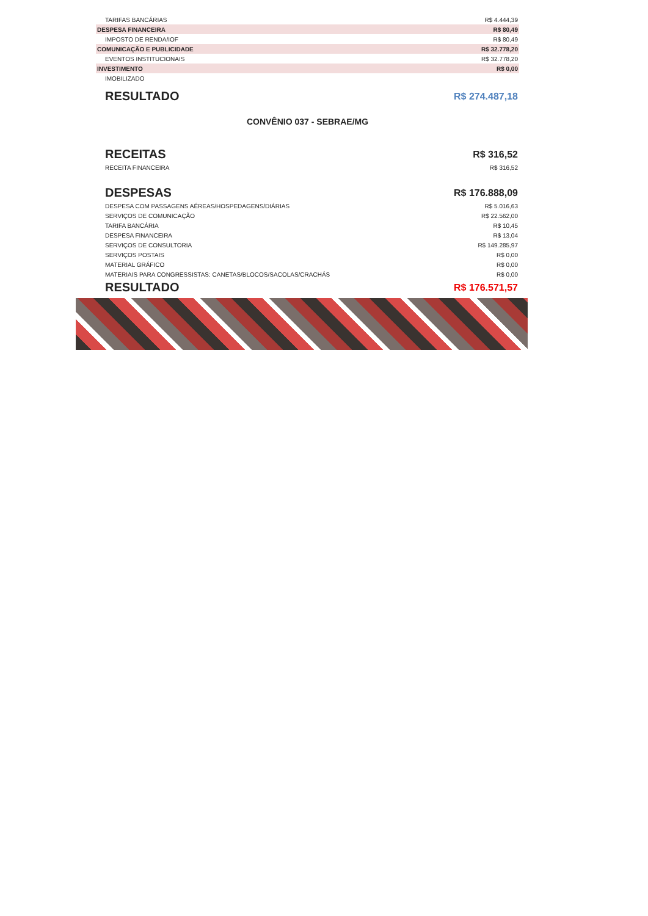| TARIFAS BANCÁRIAS | R$ 4.444,39 |
| DESPESA FINANCEIRA | R$ 80,49 |
| IMPOSTO DE RENDA/IOF | R$ 80,49 |
| COMUNICAÇÃO E PUBLICIDADE | R$ 32.778,20 |
| EVENTOS INSTITUCIONAIS | R$ 32.778,20 |
| INVESTIMENTO | R$ 0,00 |
| IMOBILIZADO | |
| RESULTADO | R$ 274.487,18 |
CONVÊNIO 037 - SEBRAE/MG
| RECEITAS | R$ 316,52 |
| RECEITA FINANCEIRA | R$ 316,52 |
| DESPESAS | R$ 176.888,09 |
| DESPESA COM PASSAGENS AÉREAS/HOSPEDAGENS/DIÁRIAS | R$ 5.016,63 |
| SERVIÇOS DE COMUNICAÇÃO | R$ 22.562,00 |
| TARIFA BANCÁRIA | R$ 10,45 |
| DESPESA FINANCEIRA | R$ 13,04 |
| SERVIÇOS DE CONSULTORIA | R$ 149.285,97 |
| SERVIÇOS POSTAIS | R$ 0,00 |
| MATERIAL GRÁFICO | R$ 0,00 |
| MATERIAIS PARA CONGRESSISTAS: CANETAS/BLOCOS/SACOLAS/CRACHÁS | R$ 0,00 |
| RESULTADO | R$ 176.571,57 |